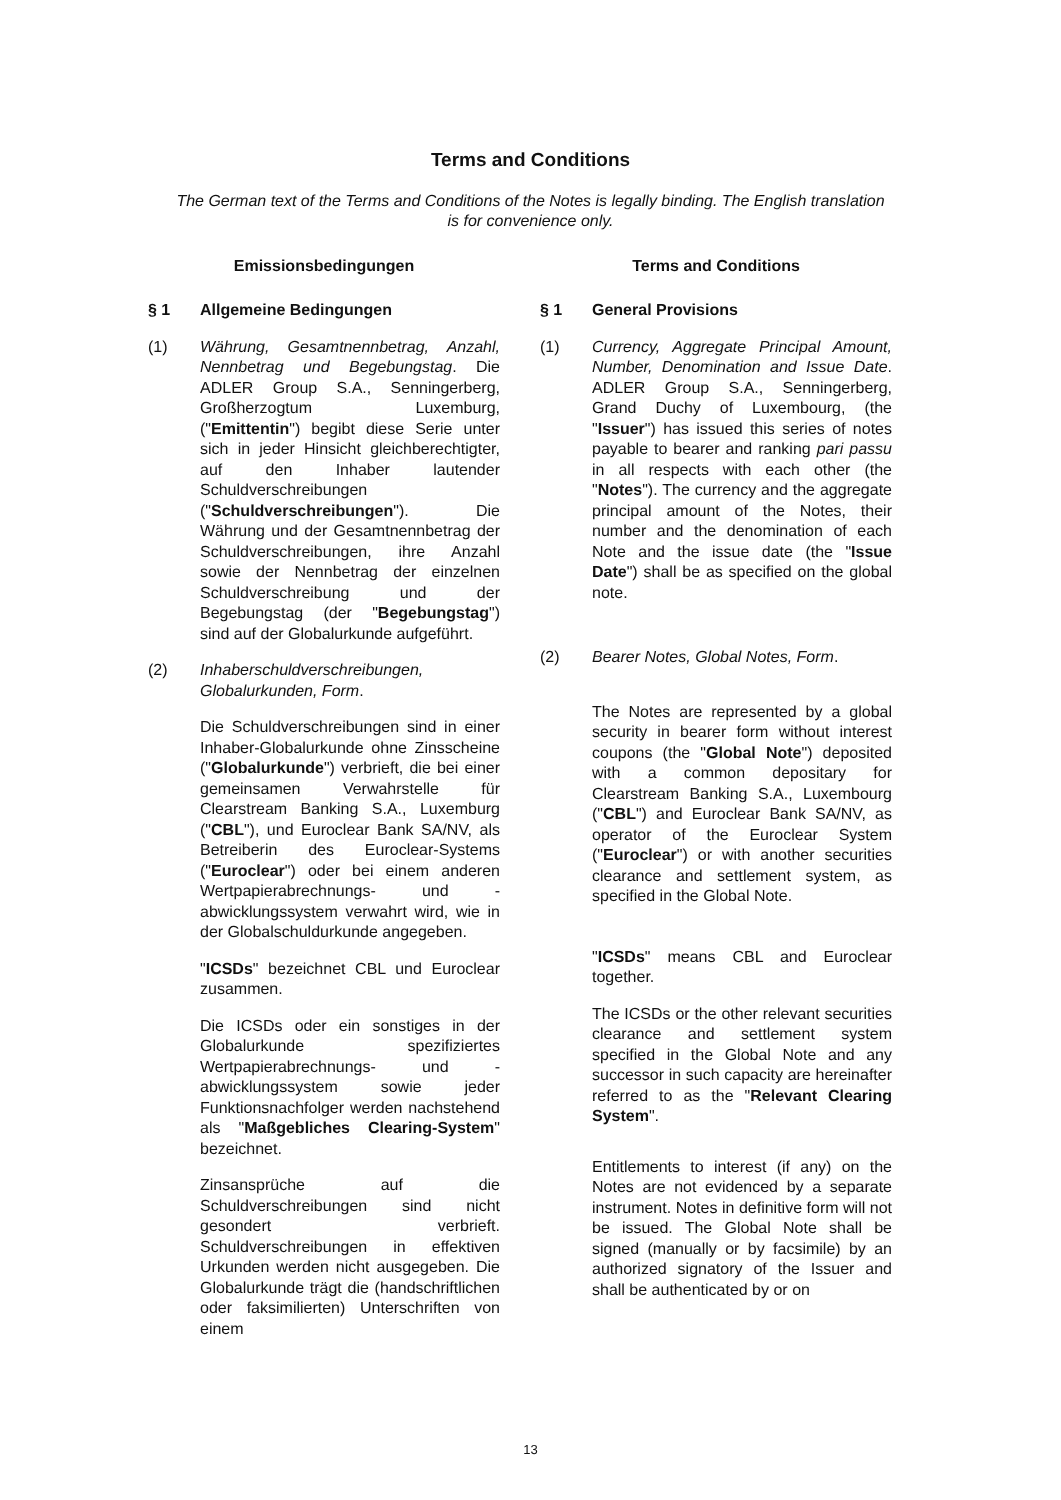Terms and Conditions
The German text of the Terms and Conditions of the Notes is legally binding. The English translation is for convenience only.
Emissionsbedingungen
§ 1 Allgemeine Bedingungen
(1) Währung, Gesamtnennbetrag, Anzahl, Nennbetrag und Begebungstag. Die ADLER Group S.A., Senningerberg, Großherzogtum Luxemburg, ("Emittentin") begibt diese Serie unter sich in jeder Hinsicht gleichberechtigter, auf den Inhaber lautender Schuldverschreibungen ("Schuldverschreibungen"). Die Währung und der Gesamtnennbetrag der Schuldverschreibungen, ihre Anzahl sowie der Nennbetrag der einzelnen Schuldverschreibung und der Begebungstag (der "Begebungstag") sind auf der Globalurkunde aufgeführt.
(2) Inhaberschuldverschreibungen, Globalurkunden, Form.
Die Schuldverschreibungen sind in einer Inhaber-Globalurkunde ohne Zinsscheine ("Globalurkunde") verbrieft, die bei einer gemeinsamen Verwahrstelle für Clearstream Banking S.A., Luxemburg ("CBL"), und Euroclear Bank SA/NV, als Betreiberin des Euroclear-Systems ("Euroclear") oder bei einem anderen Wertpapierabrechnungs- und -abwicklungssystem verwahrt wird, wie in der Globalschuldurkunde angegeben.
"ICSDs" bezeichnet CBL und Euroclear zusammen.
Die ICSDs oder ein sonstiges in der Globalurkunde spezifiziertes Wertpapierabrechnungs- und -abwicklungssystem sowie jeder Funktionsnachfolger werden nachstehend als "Maßgebliches Clearing-System" bezeichnet.
Zinsansprüche auf die Schuldverschreibungen sind nicht gesondert verbrieft. Schuldverschreibungen in effektiven Urkunden werden nicht ausgegeben. Die Globalurkunde trägt die (handschriftlichen oder faksimilierten) Unterschriften von einem
Terms and Conditions
§ 1 General Provisions
(1) Currency, Aggregate Principal Amount, Number, Denomination and Issue Date. ADLER Group S.A., Senningerberg, Grand Duchy of Luxembourg, (the "Issuer") has issued this series of notes payable to bearer and ranking pari passu in all respects with each other (the "Notes"). The currency and the aggregate principal amount of the Notes, their number and the denomination of each Note and the issue date (the "Issue Date") shall be as specified on the global note.
(2) Bearer Notes, Global Notes, Form.
The Notes are represented by a global security in bearer form without interest coupons (the "Global Note") deposited with a common depositary for Clearstream Banking S.A., Luxembourg ("CBL") and Euroclear Bank SA/NV, as operator of the Euroclear System ("Euroclear") or with another securities clearance and settlement system, as specified in the Global Note.
"ICSDs" means CBL and Euroclear together.
The ICSDs or the other relevant securities clearance and settlement system specified in the Global Note and any successor in such capacity are hereinafter referred to as the "Relevant Clearing System".
Entitlements to interest (if any) on the Notes are not evidenced by a separate instrument. Notes in definitive form will not be issued. The Global Note shall be signed (manually or by facsimile) by an authorized signatory of the Issuer and shall be authenticated by or on
13